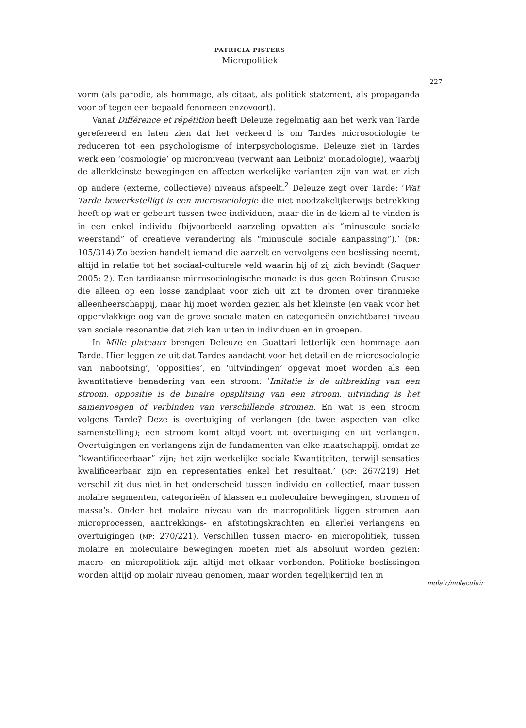PATRICIA PISTERS
Micropolitiek
227
vorm (als parodie, als hommage, als citaat, als politiek statement, als propaganda voor of tegen een bepaald fenomeen enzovoort).
Vanaf Différence et répétition heeft Deleuze regelmatig aan het werk van Tarde gerefereerd en laten zien dat het verkeerd is om Tardes microsociologie te reduceren tot een psychologisme of interpsychologisme. Deleuze ziet in Tardes werk een ‘cosmologie’ op microniveau (verwant aan Leibniz’ monadologie), waarbij de allerkleinste bewegingen en affecten werkelijke varianten zijn van wat er zich op andere (externe, collectieve) niveaus afspeelt.<sup>2</sup> Deleuze zegt over Tarde: ‘Wat Tarde bewerkstelligt is een microsociologie die niet noodzakelijkerwijs betrekking heeft op wat er gebeurt tussen twee individuen, maar die in de kiem al te vinden is in een enkel individu (bijvoorbeeld aarzeling opvatten als “minuscule sociale weerstand” of creatieve verandering als “minuscule sociale aanpassing”).’ (DR: 105/314) Zo bezien handelt iemand die aarzelt en vervolgens een beslissing neemt, altijd in relatie tot het sociaal-culturele veld waarin hij of zij zich bevindt (Saquer 2005: 2). Een tardiaanse microsociologische monade is dus geen Robinson Crusoe die alleen op een losse zandplaat voor zich uit zit te dromen over tirannieke alleenheerschappij, maar hij moet worden gezien als het kleinste (en vaak voor het oppervlakkige oog van de grove sociale maten en categorieën onzichtbare) niveau van sociale resonantie dat zich kan uiten in individuen en in groepen.
In Mille plateaux brengen Deleuze en Guattari letterlijk een hommage aan Tarde. Hier leggen ze uit dat Tardes aandacht voor het detail en de microsociologie van ‘nabootsing’, ‘opposities’, en ‘uitvindingen’ opgevat moet worden als een kwantitatieve benadering van een stroom: ‘Imitatie is de uitbreiding van een stroom, oppositie is de binaire opsplitsing van een stroom, uitvinding is het samenvoegen of verbinden van verschillende stromen. En wat is een stroom volgens Tarde? Deze is overtuiging of verlangen (de twee aspecten van elke samenstelling); een stroom komt altijd voort uit overtuiging en uit verlangen. Overtuigingen en verlangens zijn de fundamenten van elke maatschappij, omdat ze “kwantificeerbaar” zijn; het zijn werkelijke sociale Kwantiteiten, terwijl sensaties kwalificeerbaar zijn en representaties enkel het resultaat.’ (MP: 267/219) Het verschil zit dus niet in het onderscheid tussen individu en collectief, maar tussen molaire segmenten, categorieën of klassen en moleculaire bewegingen, stromen of massa’s. Onder het molaire niveau van de macropolitiek liggen stromen aan microprocessen, aantrekkings- en afstotingskrachten en allerlei verlangens en overtuigingen (MP: 270/221). Verschillen tussen macro- en micropolitiek, tussen molaire en moleculaire bewegingen moeten niet als absoluut worden gezien: macro- en micropolitiek zijn altijd met elkaar verbonden. Politieke beslissingen worden altijd op molair niveau genomen, maar worden tegelijkertijd (en in
molair/moleculair